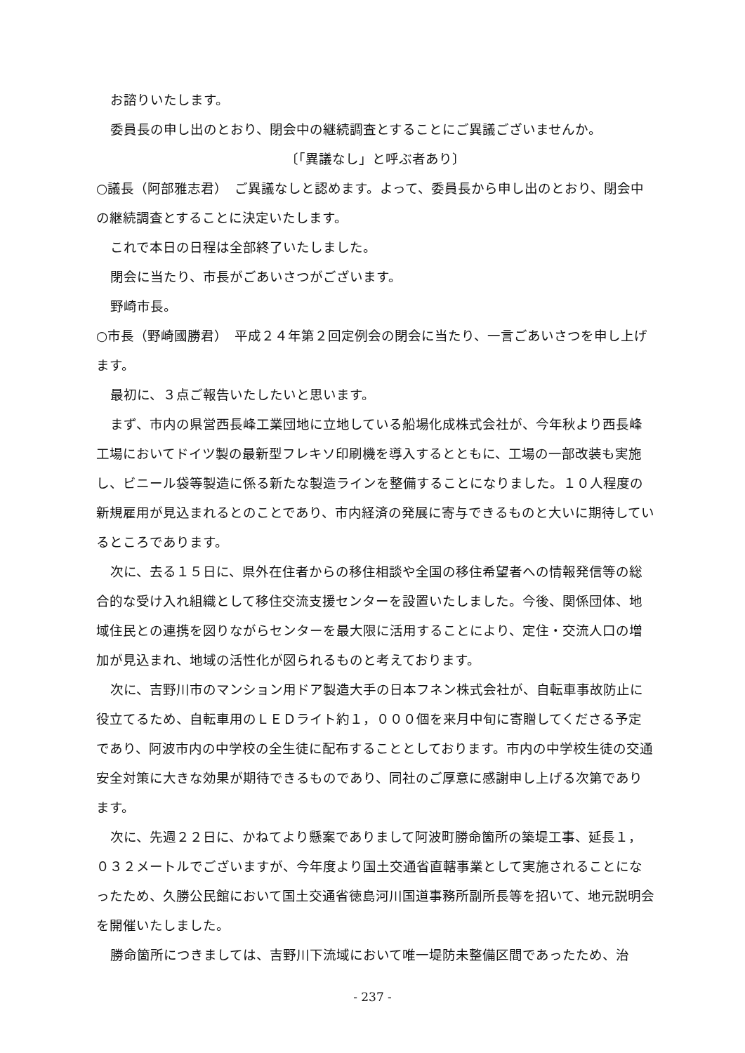お諮りいたします。
委員長の申し出のとおり、閉会中の継続調査とすることにご異議ございませんか。
〔「異議なし」と呼ぶ者あり〕
○議長（阿部雅志君）　ご異議なしと認めます。よって、委員長から申し出のとおり、閉会中の継続調査とすることに決定いたします。
これで本日の日程は全部終了いたしました。
閉会に当たり、市長がごあいさつがございます。
野崎市長。
○市長（野崎國勝君）　平成２４年第２回定例会の閉会に当たり、一言ごあいさつを申し上げます。
最初に、３点ご報告いたしたいと思います。
まず、市内の県営西長峰工業団地に立地している船場化成株式会社が、今年秋より西長峰工場においてドイツ製の最新型フレキソ印刷機を導入するとともに、工場の一部改装も実施し、ビニール袋等製造に係る新たな製造ラインを整備することになりました。１０人程度の新規雇用が見込まれるとのことであり、市内経済の発展に寄与できるものと大いに期待しているところであります。
次に、去る１５日に、県外在住者からの移住相談や全国の移住希望者への情報発信等の総合的な受け入れ組織として移住交流支援センターを設置いたしました。今後、関係団体、地域住民との連携を図りながらセンターを最大限に活用することにより、定住・交流人口の増加が見込まれ、地域の活性化が図られるものと考えております。
次に、吉野川市のマンション用ドア製造大手の日本フネン株式会社が、自転車事故防止に役立てるため、自転車用のＬＥＤライト約１，０００個を来月中旬に寄贈してくださる予定であり、阿波市内の中学校の全生徒に配布することとしております。市内の中学校生徒の交通安全対策に大きな効果が期待できるものであり、同社のご厚意に感謝申し上げる次第であります。
次に、先週２２日に、かねてより懸案でありまして阿波町勝命箇所の築堤工事、延長１，０３２メートルでございますが、今年度より国土交通省直轄事業として実施されることになったため、久勝公民館において国土交通省徳島河川国道事務所副所長等を招いて、地元説明会を開催いたしました。
勝命箇所につきましては、吉野川下流域において唯一堤防未整備区間であったため、治
- 237 -